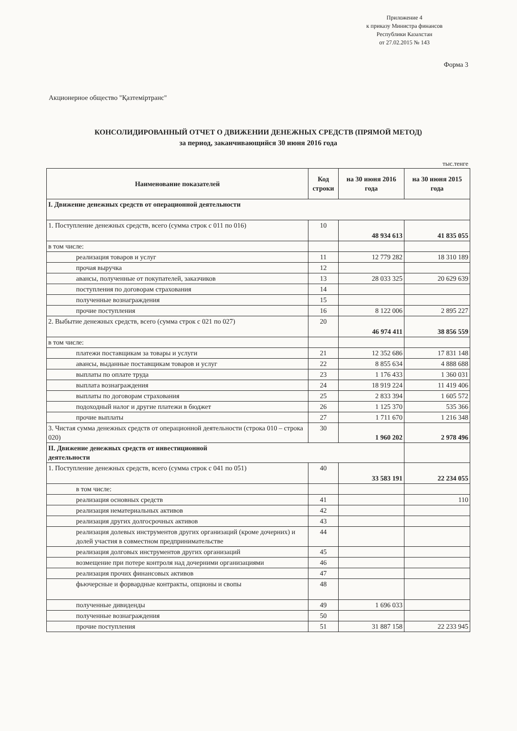Приложение 4
к приказу Министра финансов
Республики Казахстан
от 27.02.2015 № 143
Форма 3
Акционерное общество "Қазтеміртранс"
КОНСОЛИДИРОВАННЫЙ ОТЧЕТ О ДВИЖЕНИИ ДЕНЕЖНЫХ СРЕДСТВ (ПРЯМОЙ МЕТОД)
за период, заканчивающийся 30 июня 2016 года
тыс.тенге
| Наименование показателей | Код строки | на 30 июня 2016 года | на 30 июня 2015 года |
| --- | --- | --- | --- |
| I. Движение денежных средств от операционной деятельности | | | |
| 1. Поступление денежных средств, всего (сумма строк с 011 по 016) | 10 | 48 934 613 | 41 835 055 |
| в том числе: | | | |
| реализация товаров и услуг | 11 | 12 779 282 | 18 310 189 |
| прочая выручка | 12 | | |
| авансы, полученные от покупателей, заказчиков | 13 | 28 033 325 | 20 629 639 |
| поступления по договорам страхования | 14 | | |
| полученные вознаграждения | 15 | | |
| прочие поступления | 16 | 8 122 006 | 2 895 227 |
| 2. Выбытие денежных средств, всего (сумма строк с 021 по 027) | 20 | 46 974 411 | 38 856 559 |
| в том числе: | | | |
| платежи поставщикам за товары и услуги | 21 | 12 352 686 | 17 831 148 |
| авансы, выданные поставщикам товаров и услуг | 22 | 8 855 634 | 4 888 688 |
| выплаты по оплате труда | 23 | 1 176 433 | 1 360 031 |
| выплата вознаграждения | 24 | 18 919 224 | 11 419 406 |
| выплаты по договорам страхования | 25 | 2 833 394 | 1 605 572 |
| подоходный налог и другие платежи в бюджет | 26 | 1 125 370 | 535 366 |
| прочие выплаты | 27 | 1 711 670 | 1 216 348 |
| 3. Чистая сумма денежных средств от операционной деятельности (строка 010 – строка 020) | 30 | 1 960 202 | 2 978 496 |
| II. Движение денежных средств от инвестиционной деятельности | | | |
| 1. Поступление денежных средств, всего (сумма строк с 041 по 051) | 40 | 33 583 191 | 22 234 055 |
| в том числе: | | | |
| реализация основных средств | 41 | | 110 |
| реализация нематериальных активов | 42 | | |
| реализация других долгосрочных активов | 43 | | |
| реализация долевых инструментов других организаций (кроме дочерних) и долей участия в совместном предпринимательстве | 44 | | |
| реализация долговых инструментов других организаций | 45 | | |
| возмещение при потере контроля над дочерними организациями | 46 | | |
| реализация прочих финансовых активов | 47 | | |
| фьючерсные и форвардные контракты, опционы и свопы | 48 | | |
| полученные дивиденды | 49 | 1 696 033 | |
| полученные вознаграждения | 50 | | |
| прочие поступления | 51 | 31 887 158 | 22 233 945 |